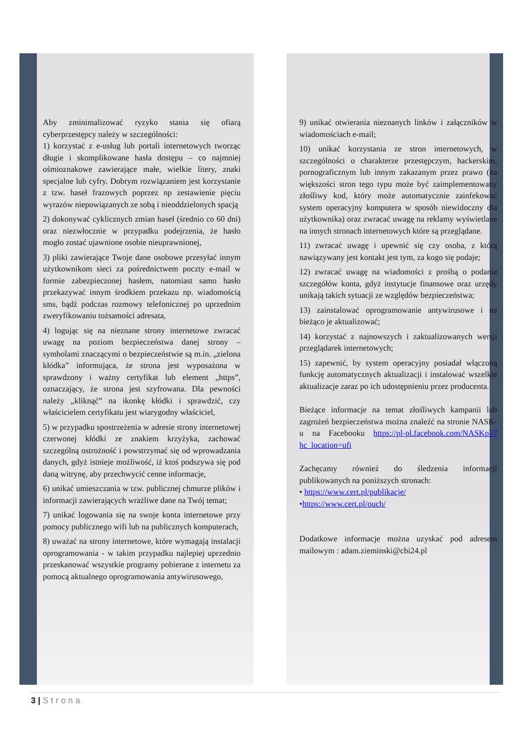Aby zminimalizować ryzyko stania się ofiarą cyberprzestępcy należy w szczególności:
1) korzystać z e-usług lub portali internetowych tworząc długie i skomplikowane hasła dostępu – co najmniej ośmioznakowe zawierające małe, wielkie litery, znaki specjalne lub cyfry. Dobrym rozwiązaniem jest korzystanie z tzw. haseł frazowych poprzez np zestawienie pięciu wyrazów niepowiązanych ze sobą i nieoddzielonych spacją
2) dokonywać cyklicznych zmian haseł (średnio co 60 dni) oraz niezwłocznie w przypadku podejrzenia, że hasło mogło zostać ujawnione osobie nieuprawnionej,
3) pliki zawierające Twoje dane osobowe przesyłać innym użytkownikom sieci za pośrednictwem poczty e-mail w formie zabezpieczonej hasłem, natomiast samo hasło przekazywać innym środkiem przekazu np. wiadomością sms, bądź podczas rozmowy telefonicznej po uprzednim zweryfikowaniu tożsamości adresata,
4) logując się na nieznane strony internetowe zwracać uwagę na poziom bezpieczeństwa danej strony – symbolami znaczącymi o bezpieczeństwie są m.in. „zielona kłódka” informująca, że strona jest wyposażona w sprawdzony i ważny certyfikat lub element „https”, oznaczający, że strona jest szyfrowana. Dla pewności należy „kliknąć” na ikonkę kłódki i sprawdzić, czy właścicielem certyfikatu jest wiarygodny właściciel,
5) w przypadku spostrzeżenia w adresie strony internetowej czerwonej kłódki ze znakiem krzyżyka, zachować szczególną ostrożność i powstrzymać się od wprowadzania danych, gdyż istnieje możliwość, iż ktoś podszywa się pod daną witrynę, aby przechwycić cenne informacje,
6) unikać umieszczania w tzw. publicznej chmurze plików i informacji zawierających wrażliwe dane na Twój temat;
7) unikać logowania się na swoje konta internetowe przy pomocy publicznego wifi lub na publicznych komputerach,
8) uważać na strony internetowe, które wymagają instalacji oprogramowania - w takim przypadku najlepiej uprzednio przeskanować wszystkie programy pobierane z internetu za pomocą aktualnego oprogramowania antywirusowego,
9) unikać otwierania nieznanych linków i załączników w wiadomościach e-mail;
10) unikać korzystania ze stron internetowych, w szczególności o charakterze przestępczym, hackerskim, pornograficznym lub innym zakazanym przez prawo (na większości stron tego typu może być zaimplementowany złośliwy kod, który może automatycznie zainfekować system operacyjny komputera w sposób niewidoczny dla użytkownika) oraz zwracać uwagę na reklamy wyświetlane na innych stronach internetowych które są przeglądane.
11) zwracać uwagę i upewnić się czy osoba, z którą nawiązywany jest kontakt jest tym, za kogo się podaje;
12) zwracać uwagę na wiadomości z prośbą o podanie szczegółów konta, gdyż instytucje finansowe oraz urzędy unikają takich sytuacji ze względów bezpieczeństwa;
13) zainstalować oprogramowanie antywirusowe i na bieżąco je aktualizować;
14) korzystać z najnowszych i zaktualizowanych wersji przeglądarek internetowych;
15) zapewnić, by system operacyjny posiadał włączoną funkcję automatycznych aktualizacji i instalować wszelkie aktualizacje zaraz po ich udostępnieniu przez producenta.
Bieżące informacje na temat złośliwych kampanii lub zagrożeń bezpieczeństwa można znaleźć na stronie NASK-u na Facebooku https://pl-pl.facebook.com/NASKpl/?hc_location=ufi
Zachęcamy również do śledzenia informacji publikowanych na poniższych stronach:
• https://www.cert.pl/publikacje/
•https://www.cert.pl/ouch/
Dodatkowe informacje można uzyskać pod adresem mailowym : adam.zieminski@cbi24.pl
3 | Strona